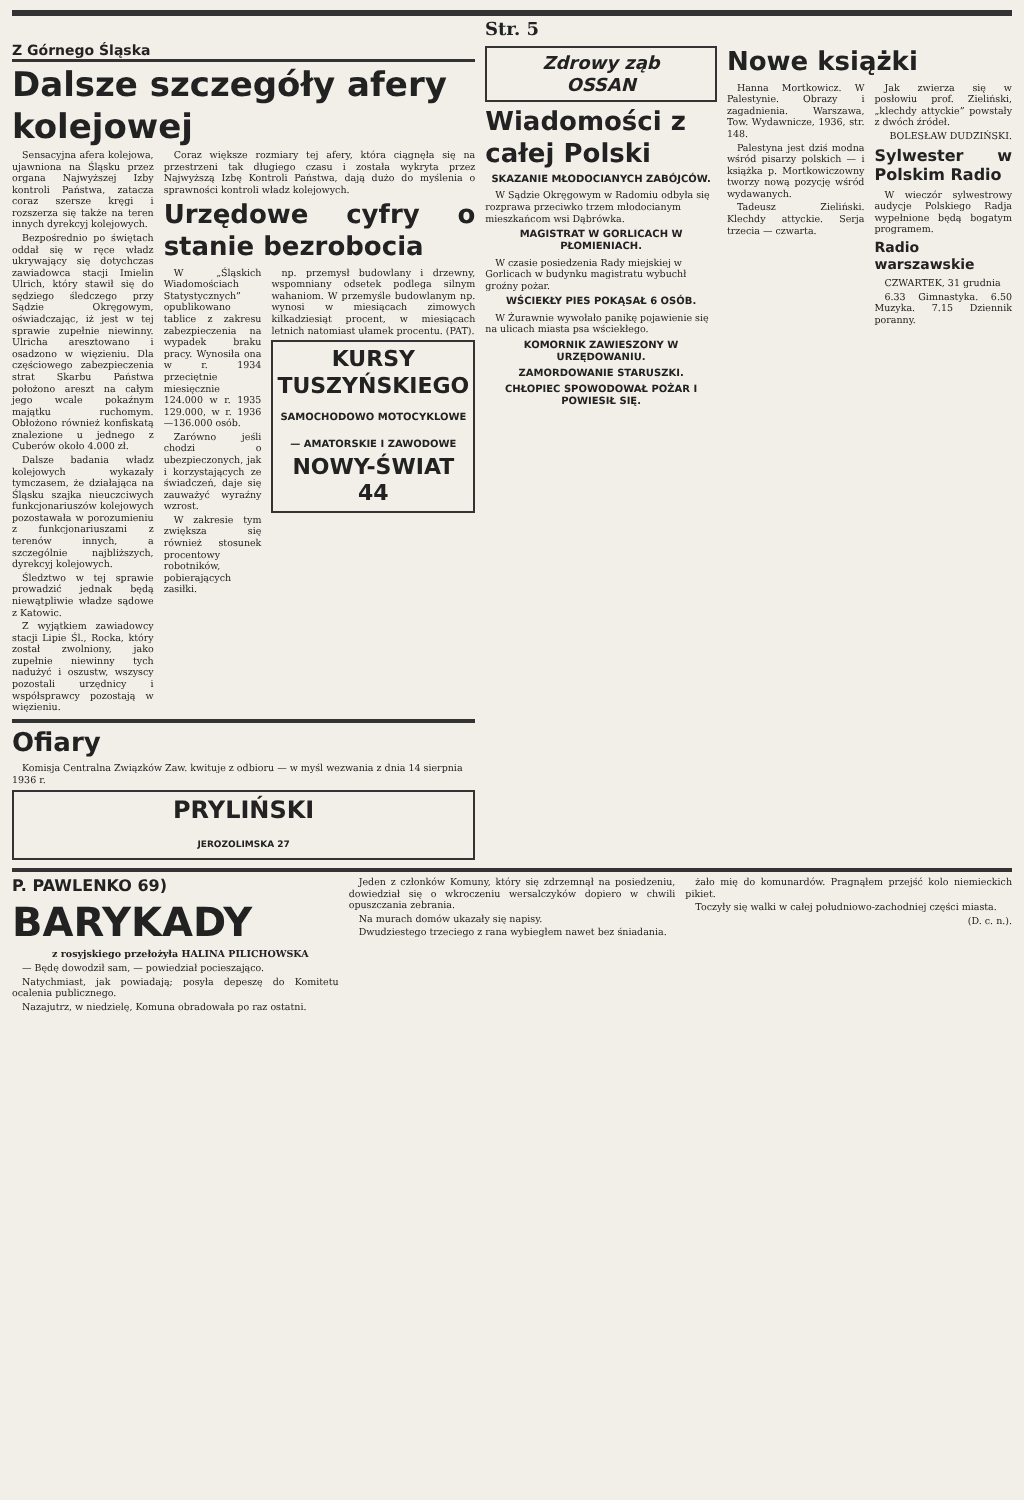Str. 5
Z Górnego Śląska
Dalsze szczegóły afery kolejowej
Sensacyjna afera kolejowa, ujawniona na Śląsku przez organa Najwyższej Izby kontroli Państwa, zatacza coraz szersze kręgi i rozszerza się także na teren innych dyrekcyj kolejowych.
Bezpośrednio po świętach oddał się w ręce władz ukrywający się dotychczas zawiadowca stacji Imielin Ulrich, który stawił się do sędziego śledczego przy Sądzie Okręgowym, oświadczając, iż jest w tej sprawie zupełnie niewinny. Ulricha aresztowano i osadzono w więzieniu. Dla częściowego zabezpieczenia strat Skarbu Państwa położono areszt na całym jego wcale pokaźnym majątku ruchomym. Obłożono również konfiskatą znalezione u jednego z Cuberów około 4.000 zł.
Dalsze badania władz kolejowych wykazały tymczasem, że działająca na Śląsku szajka nieuczciwych funkcjonariuszów kolejowych pozostawała w porozumieniu z funkcjonariuszami z terenów innych, a szczególnie najbliższych, dyrekcyj kolejowych.
Śledztwo w tej sprawie prowadzić jednak będą niewątpliwie władze sądowe z Katowic.
Z wyjątkiem zawiadowcy stacji Lipie Śl., Rocka, który został zwolniony, jako zupełnie niewinny tych nadużyć i oszustw, wszyscy pozostali urzędnicy i współsprawcy pozostają w więzieniu.
Coraz większe rozmiary tej afery, która ciągnęła się na przestrzeni tak długiego czasu i została wykryta przez Najwyższą Izbę Kontroli Państwa, dają dużo do myślenia o sprawności kontroli władz kolejowych.
Urzędowe cyfry o stanie bezrobocia
W „Śląskich Wiadomościach Statystycznych” opublikowano tablice z zakresu zabezpieczenia na wypadek braku pracy. Wynosiła ona w r. 1934 przeciętnie miesięcznie 124.000 w r. 1935 129.000, w r. 1936—136.000 osób.
Zarówno jeśli chodzi o ubezpieczonych, jak i korzystających ze świadczeń, daje się zauważyć wyraźny wzrost.
W zakresie tym zwiększa się również stosunek procentowy robotników, pobierających zasiłki.
np. przemysł budowlany i drzewny, wspomniany odsetek podlega silnym wahaniom. W przemyśle budowlanym np. wynosi w miesiącach zimowych kilkadziesiąt procent, w miesiącach letnich natomiast ułamek procentu. (PAT).
KURSY TUSZYŃSKIEGO
SAMOCHODOWO MOTOCYKLOWE — AMATORSKIE I ZAWODOWE
NOWY-ŚWIAT 44
Ofiary
Komisja Centralna Związków Zaw. kwituje z odbioru — w myśl wezwania z dnia 14 sierpnia 1936 r.
PRYLIŃSKI
JEROZOLIMSKA 27
Zdrowy ząb
OSSAN
Wiadomości z całej Polski
SKAZANIE MŁODOCIANYCH ZABÓJCÓW.
W Sądzie Okręgowym w Radomiu odbyła się rozprawa przeciwko trzem młodocianym mieszkańcom wsi Dąbrówka.
MAGISTRAT W GORLICACH W PŁOMIENIACH.
W czasie posiedzenia Rady miejskiej w Gorlicach w budynku magistratu wybuchł groźny pożar.
WŚCIEKŁY PIES POKĄSAŁ 6 OSÓB.
W Żurawnie wywołało panikę pojawienie się na ulicach miasta psa wściekłego.
KOMORNIK ZAWIESZONY W URZĘDOWANIU.
ZAMORDOWANIE STARUSZKI.
CHŁOPIEC SPOWODOWAŁ POŻAR I POWIESIŁ SIĘ.
Nowe książki
Hanna Mortkowicz. W Palestynie. Obrazy i zagadnienia. Warszawa, Tow. Wydawnicze, 1936, str. 148.
Palestyna jest dziś modna wśród pisarzy polskich — i książka p. Mortkowiczowny tworzy nową pozycję wśród wydawanych.
Tadeusz Zieliński. Klechdy attyckie. Serja trzecia — czwarta.
Jak zwierza się w posłowiu prof. Zieliński, „klechdy attyckie” powstały z dwóch źródeł.
BOLESŁAW DUDZIŃSKI.
Sylwester w Polskim Radio
W wieczór sylwestrowy audycje Polskiego Radja wypełnione będą bogatym programem.
Radio warszawskie
CZWARTEK, 31 grudnia
6.33 Gimnastyka. 6.50 Muzyka. 7.15 Dziennik poranny.
P. PAWLENKO 69)
BARYKADY
z rosyjskiego przełożyła HALINA PILICHOWSKA
— Będę dowodził sam, — powiedział pocieszająco.
Natychmiast, jak powiadają; posyła depeszę do Komitetu ocalenia publicznego.
Nazajutrz, w niedzielę, Komuna obradowała po raz ostatni.
Jeden z członków Komuny, który się zdrzemnął na posiedzeniu, dowiedział się o wkroczeniu wersalczyków dopiero w chwili opuszczania zebrania.
Na murach domów ukazały się napisy.
Dwudziestego trzeciego z rana wybiegłem nawet bez śniadania.
żało mię do komunardów. Pragnąłem przejść kolo niemieckich pikiet.
Toczyły się walki w całej południowo-zachodniej części miasta.
(D. c. n.).